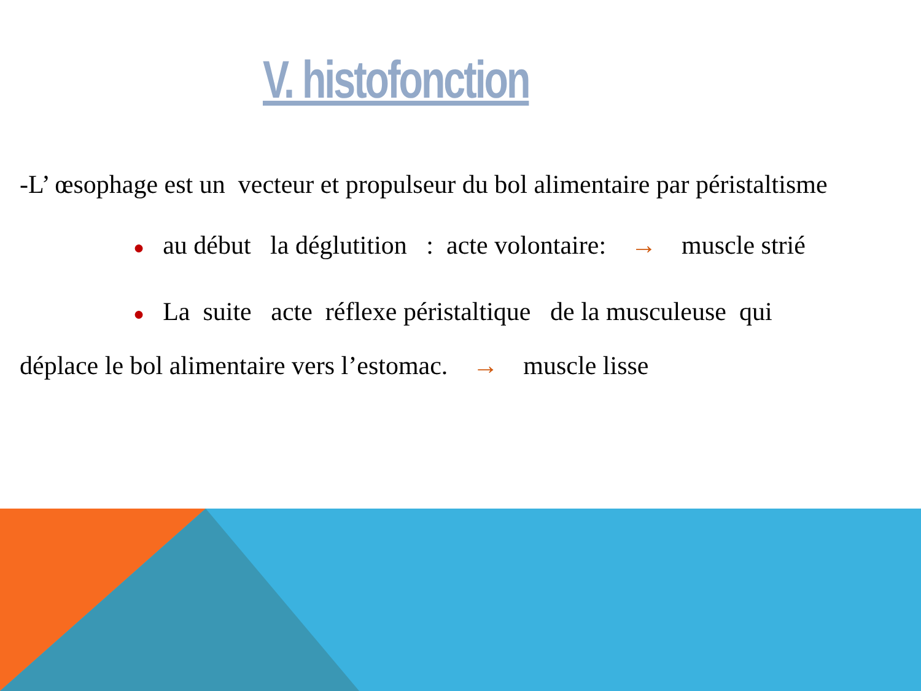V. histofonction
-L’ œsophage est un vecteur et propulseur du bol alimentaire par péristaltisme
● au début la déglutition : acte volontaire: → muscle strié
● La suite acte réflexe péristaltique de la musculeuse qui
déplace le bol alimentaire vers l’estomac. → muscle lisse